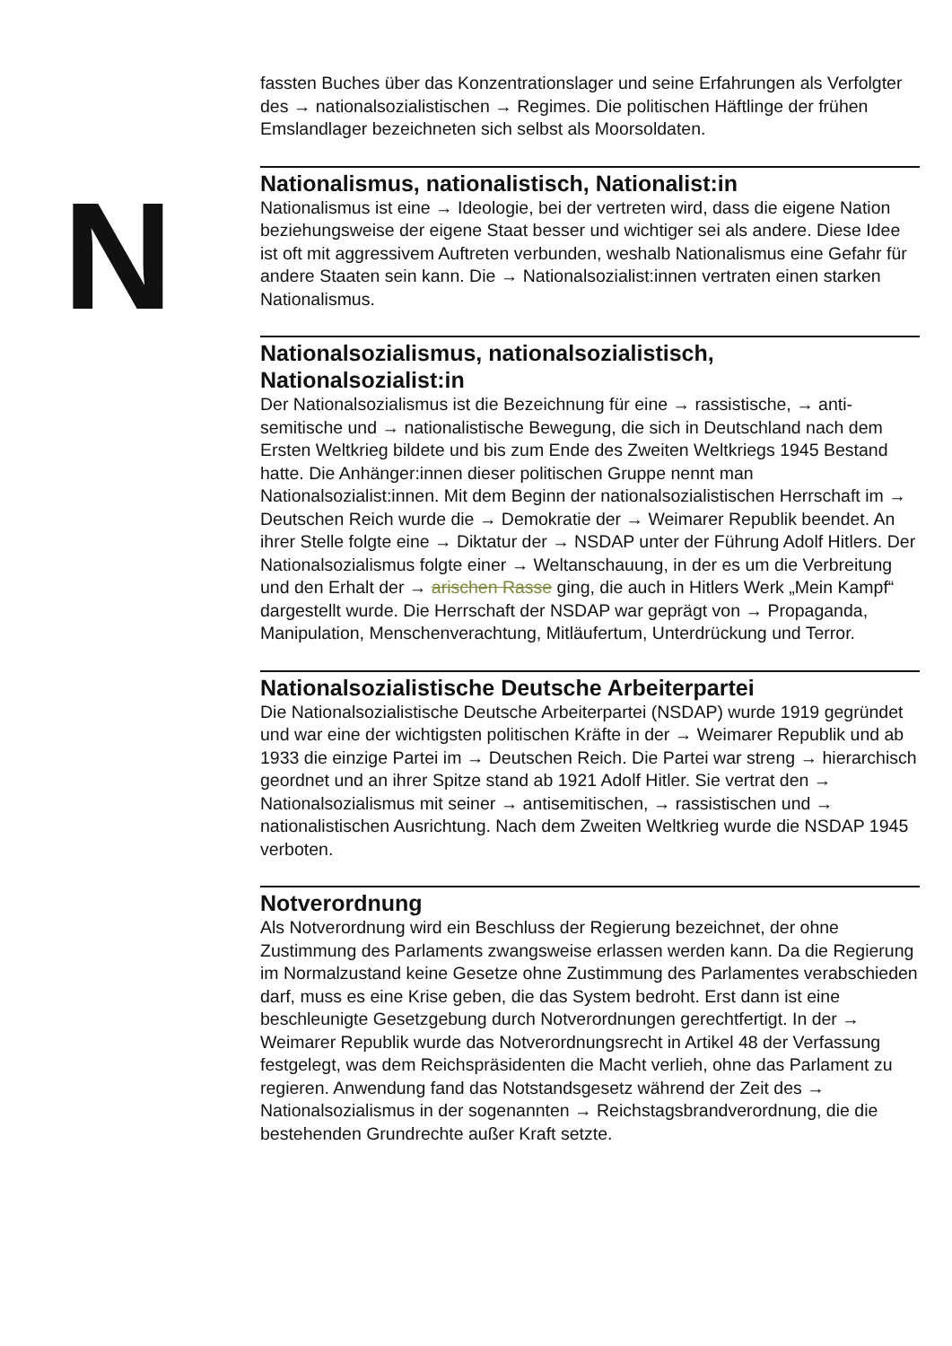N
fassten Buches über das Konzentrationslager und seine Erfahrungen als Verfolgter des → nationalsozialistischen → Regimes. Die politischen Häftlinge der frühen Emslandlager bezeichneten sich selbst als Moor­soldaten.
Nationalismus, nationalistisch, Nationalist:in
Nationalismus ist eine → Ideologie, bei der vertreten wird, dass die eigene Nation beziehungsweise der eigene Staat besser und wichtiger sei als andere. Diese Idee ist oft mit aggressivem Auftreten verbunden, weshalb Nationalismus eine Gefahr für andere Staaten sein kann. Die → National­sozialist:innen vertraten einen starken Nationalismus.
Nationalsozialismus, nationalsozialistisch, Nationalsozialist:in
Der Nationalsozialismus ist die Bezeichnung für eine → rassistische, → anti­semitische und → nationalistische Bewegung, die sich in Deutschland nach dem Ersten Weltkrieg bildete und bis zum Ende des Zweiten Weltkriegs 1945 Bestand hatte. Die Anhänger:innen dieser politischen Gruppe nennt man Nationalsozialist:innen. Mit dem Beginn der nationalsozialistischen Herrschaft im → Deutschen Reich wurde die → Demokratie der → Weimarer Republik beendet. An ihrer Stelle folgte eine → Diktatur der → NSDAP unter der Führung Adolf Hitlers. Der Nationalsozialismus folgte einer → Weltan­schauung, in der es um die Verbreitung und den Erhalt der → arischen Rasse ging, die auch in Hitlers Werk „Mein Kampf“ dargestellt wurde. Die Herr­schaft der NSDAP war geprägt von → Propaganda, Manipulation, Men­schenverachtung, Mitläufertum, Unterdrückung und Terror.
Nationalsozialistische Deutsche Arbeiterpartei
Die Nationalsozialistische Deutsche Arbeiterpartei (NSDAP) wurde 1919 gegründet und war eine der wichtigsten politischen Kräfte in der → Weimarer Republik und ab 1933 die einzige Partei im → Deutschen Reich. Die Partei war streng → hierarchisch geordnet und an ihrer Spitze stand ab 1921 Adolf Hitler. Sie vertrat den → Nationalsozialismus mit seiner → anti­semitischen, → rassistischen und → nationalistischen Ausrichtung. Nach dem Zweiten Weltkrieg wurde die NSDAP 1945 verboten.
Notverordnung
Als Notverordnung wird ein Beschluss der Regierung bezeichnet, der ohne Zustimmung des Parlaments zwangsweise erlassen werden kann. Da die Regierung im Normalzustand keine Gesetze ohne Zustimmung des Parla­mentes verabschieden darf, muss es eine Krise geben, die das System bedroht. Erst dann ist eine beschleunigte Gesetzgebung durch Notverord­nungen gerechtfertigt. In der → Weimarer Republik wurde das Notverord­nungsrecht in Artikel 48 der Verfassung festgelegt, was dem Reichspräsi­denten die Macht verlieh, ohne das Parlament zu regieren. Anwendung fand das Notstandsgesetz während der Zeit des → Nationalsozialismus in der sogenannten → Reichstagsbrandverordnung, die die bestehenden Grund­rechte außer Kraft setzte.